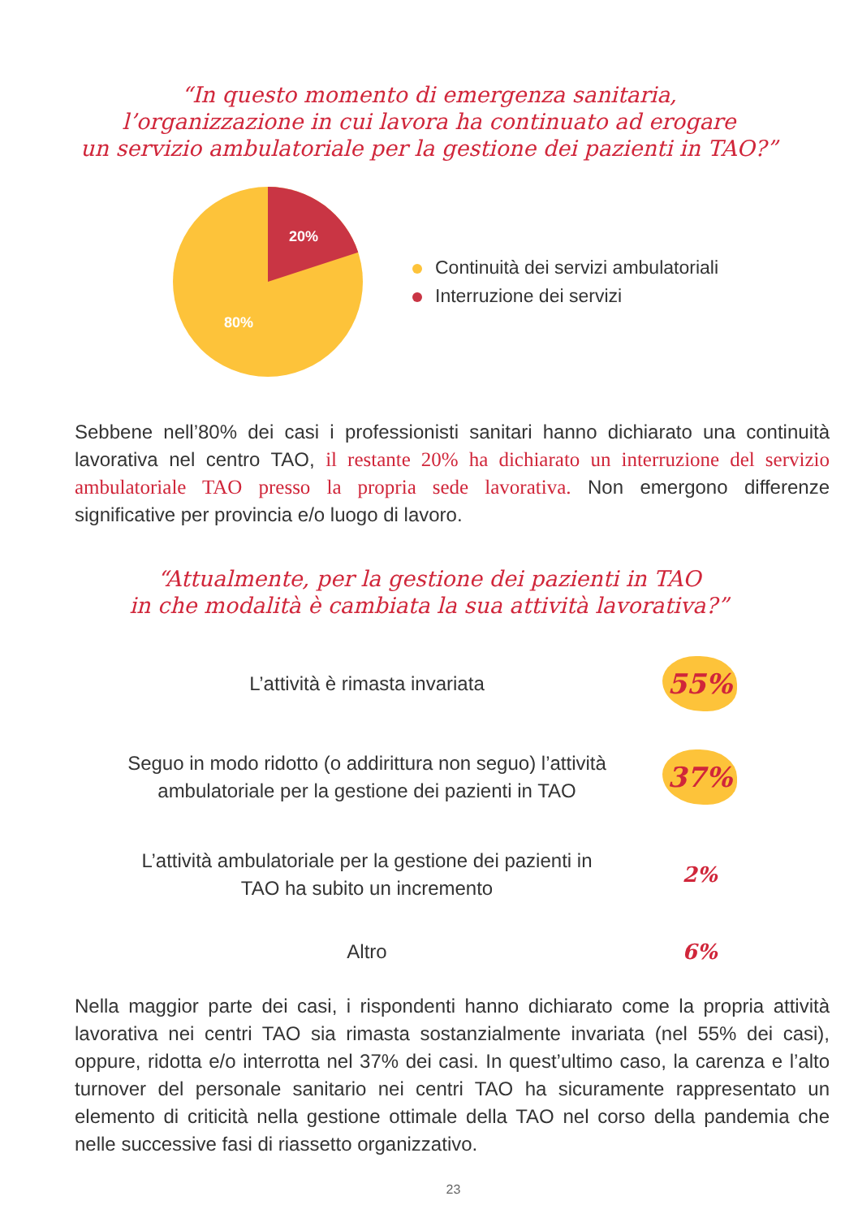“In questo momento di emergenza sanitaria,
l’organizzazione in cui lavora ha continuato ad erogare
un servizio ambulatoriale per la gestione dei pazienti in TAO?”
20%
80%
Continuità dei servizi ambulatoriali
Interruzione dei servizi
Sebbene nell’80% dei casi i professionisti sanitari hanno dichiarato una continuità lavorativa nel centro TAO, il restante 20% ha dichiarato un interruzione del servizio ambulatoriale TAO presso la propria sede lavorativa. Non emergono differenze significative per provincia e/o luogo di lavoro.
“Attualmente, per la gestione dei pazienti in TAO
in che modalità è cambiata la sua attività lavorativa?”
L’attività è rimasta invariata
55%
Seguo in modo ridotto (o addirittura non seguo) l’attività
ambulatoriale per la gestione dei pazienti in TAO
37%
L’attività ambulatoriale per la gestione dei pazienti in
TAO ha subito un incremento
2%
Altro
6%
Nella maggior parte dei casi, i rispondenti hanno dichiarato come la propria attività lavorativa nei centri TAO sia rimasta sostanzialmente invariata (nel 55% dei casi), oppure, ridotta e/o interrotta nel 37% dei casi. In quest’ultimo caso, la carenza e l’alto turnover del personale sanitario nei centri TAO ha sicuramente rappresentato un elemento di criticità nella gestione ottimale della TAO nel corso della pandemia che nelle successive fasi di riassetto organizzativo.
23